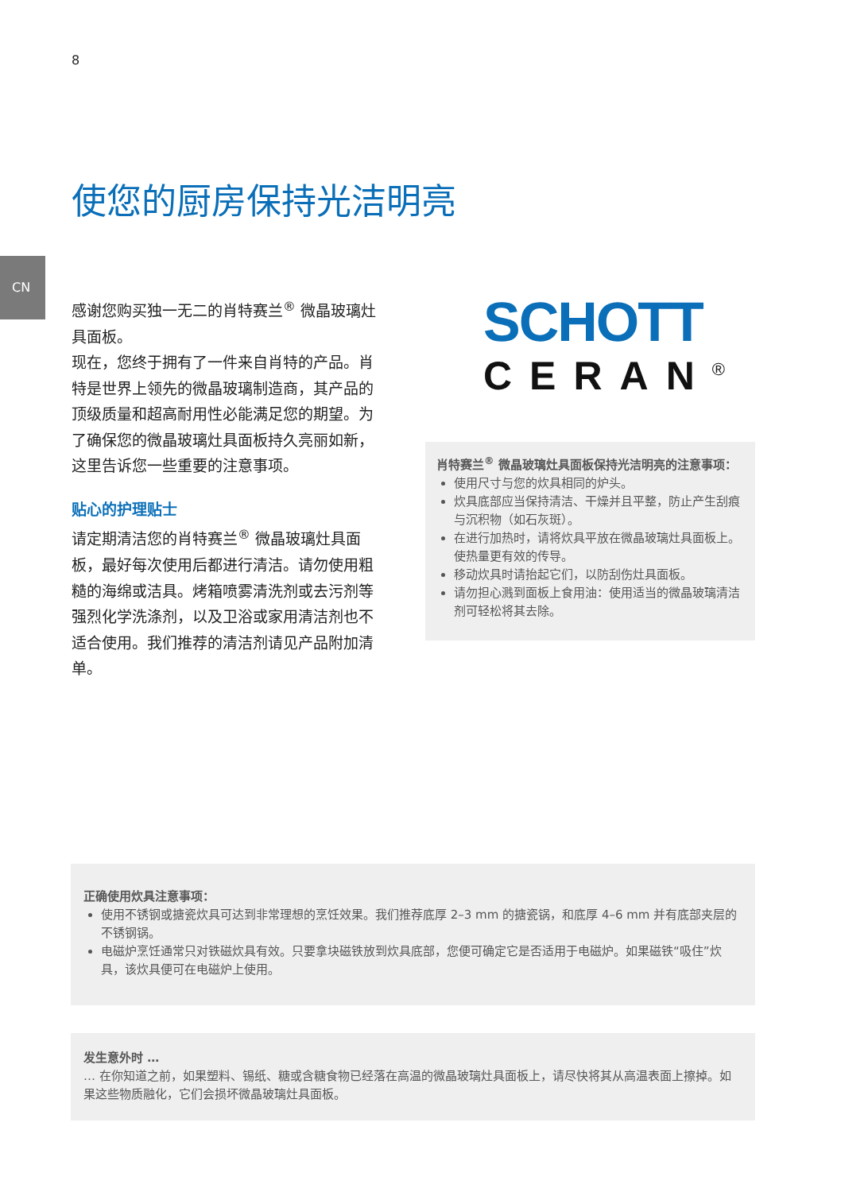8
CN
使您的厨房保持光洁明亮
感谢您购买独一无二的肖特赛兰<sup>®</sup> 微晶玻璃灶具面板。
现在，您终于拥有了一件来自肖特的产品。肖特是世界上领先的微晶玻璃制造商，其产品的顶级质量和超高耐用性必能满足您的期望。为了确保您的微晶玻璃灶具面板持久亮丽如新，这里告诉您一些重要的注意事项。
贴心的护理贴士
请定期清洁您的肖特赛兰<sup>®</sup> 微晶玻璃灶具面板，最好每次使用后都进行清洁。请勿使用粗糙的海绵或洁具。烤箱喷雾清洗剂或去污剂等强烈化学洗涤剂，以及卫浴或家用清洁剂也不适合使用。我们推荐的清洁剂请见产品附加清单。
SCHOTT
CERAN<sup>®</sup>
肖特赛兰<sup>®</sup> 微晶玻璃灶具面板保持光洁明亮的注意事项：
使用尺寸与您的炊具相同的炉头。
炊具底部应当保持清洁、干燥并且平整，防止产生刮痕与沉积物（如石灰斑）。
在进行加热时，请将炊具平放在微晶玻璃灶具面板上。使热量更有效的传导。
移动炊具时请抬起它们，以防刮伤灶具面板。
请勿担心溅到面板上食用油：使用适当的微晶玻璃清洁剂可轻松将其去除。
正确使用炊具注意事项：
使用不锈钢或搪瓷炊具可达到非常理想的烹饪效果。我们推荐底厚 2–3 mm 的搪瓷锅，和底厚 4–6 mm 并有底部夹层的不锈钢锅。
电磁炉烹饪通常只对铁磁炊具有效。只要拿块磁铁放到炊具底部，您便可确定它是否适用于电磁炉。如果磁铁“吸住”炊具，该炊具便可在电磁炉上使用。
发生意外时 …
… 在你知道之前，如果塑料、锡纸、糖或含糖食物已经落在高温的微晶玻璃灶具面板上，请尽快将其从高温表面上擦掉。如果这些物质融化，它们会损坏微晶玻璃灶具面板。